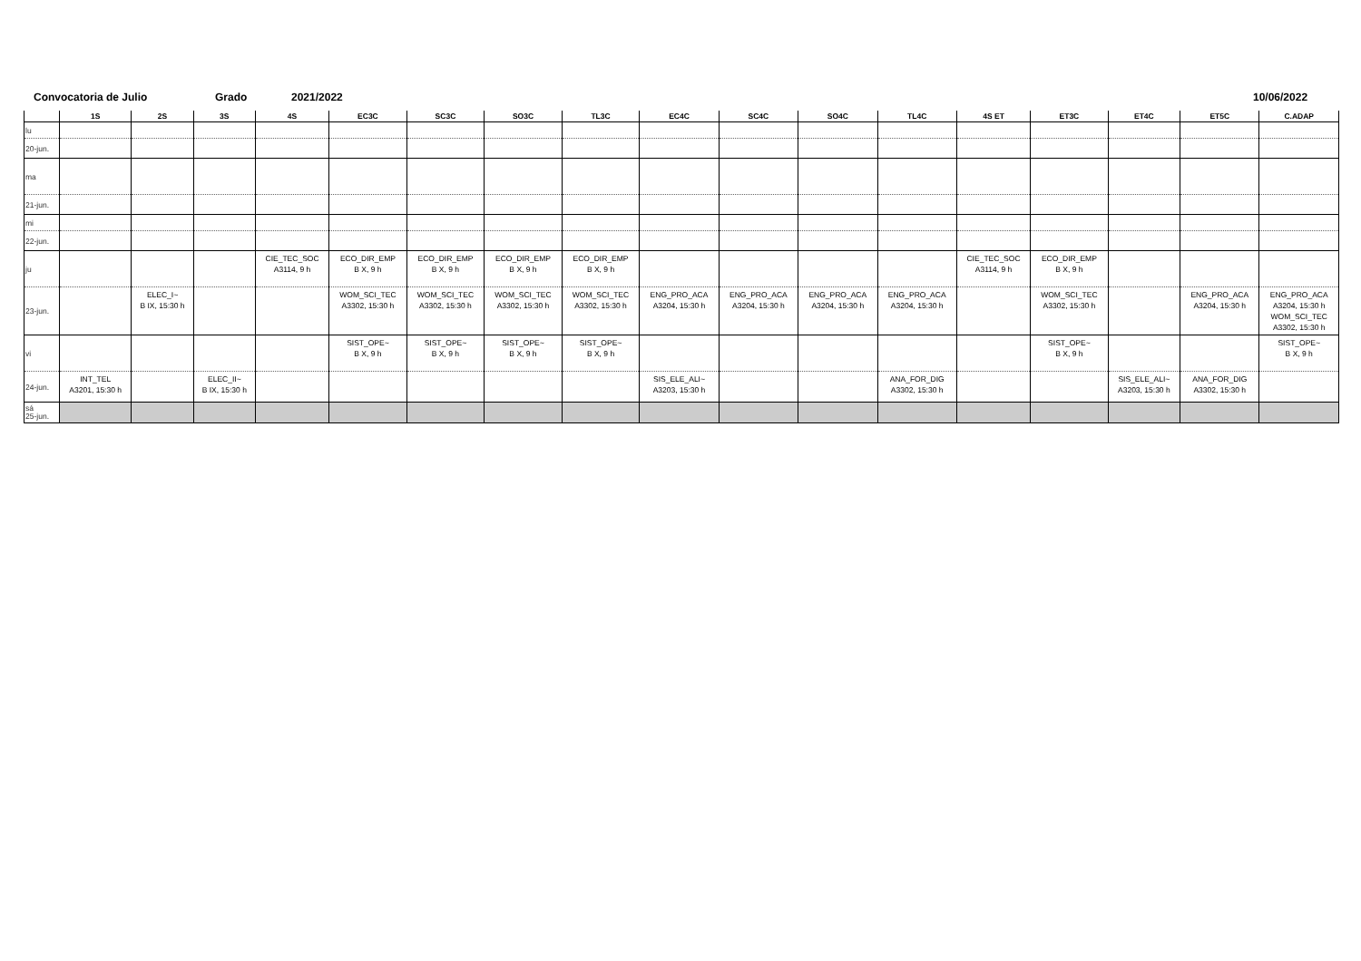Convocatoria de Julio Grado 2021/2022 10/06/2022
| | 1S | 2S | 3S | 4S | EC3C | SC3C | SO3C | TL3C | EC4C | SC4C | SO4C | TL4C | 4S ET | ET3C | ET4C | ET5C | C.ADAP |
| --- | --- | --- | --- | --- | --- | --- | --- | --- | --- | --- | --- | --- | --- | --- | --- | --- | --- |
| lu | | | | | | | | | | | | | | | | | |
| 20-jun. | | | | | | | | | | | | | | | | | |
| ma | | | | | | | | | | | | | | | | | |
| 21-jun. | | | | | | | | | | | | | | | | | |
| mi | | | | | | | | | | | | | | | | | |
| 22-jun. | | | | | | | | | | | | | | | | | |
| ju | | | | CIE_TEC_SOC A3114, 9 h | ECO_DIR_EMP B X, 9 h | ECO_DIR_EMP B X, 9 h | ECO_DIR_EMP B X, 9 h | ECO_DIR_EMP B X, 9 h | | | | | CIE_TEC_SOC A3114, 9 h | ECO_DIR_EMP B X, 9 h | | | |
| 23-jun. | | ELEC_I~ B IX, 15:30 h | | | WOM_SCI_TEC A3302, 15:30 h | WOM_SCI_TEC A3302, 15:30 h | WOM_SCI_TEC A3302, 15:30 h | WOM_SCI_TEC A3302, 15:30 h | ENG_PRO_ACA A3204, 15:30 h | ENG_PRO_ACA A3204, 15:30 h | ENG_PRO_ACA A3204, 15:30 h | ENG_PRO_ACA A3204, 15:30 h | | WOM_SCI_TEC A3302, 15:30 h | | ENG_PRO_ACA A3204, 15:30 h | ENG_PRO_ACA A3204, 15:30 h WOM_SCI_TEC A3302, 15:30 h |
| vi | | | | | SIST_OPE~ B X, 9 h | SIST_OPE~ B X, 9 h | SIST_OPE~ B X, 9 h | SIST_OPE~ B X, 9 h | | | | | | SIST_OPE~ B X, 9 h | | | SIST_OPE~ B X, 9 h |
| 24-jun. | INT_TEL A3201, 15:30 h | | ELEC_II~ B IX, 15:30 h | | | | | | SIS_ELE_ALI~ A3203, 15:30 h | | | ANA_FOR_DIG A3302, 15:30 h | | | SIS_ELE_ALI~ A3203, 15:30 h | ANA_FOR_DIG A3302, 15:30 h | |
| sá 25-jun. | | | | | | | | | | | | | | | | | |